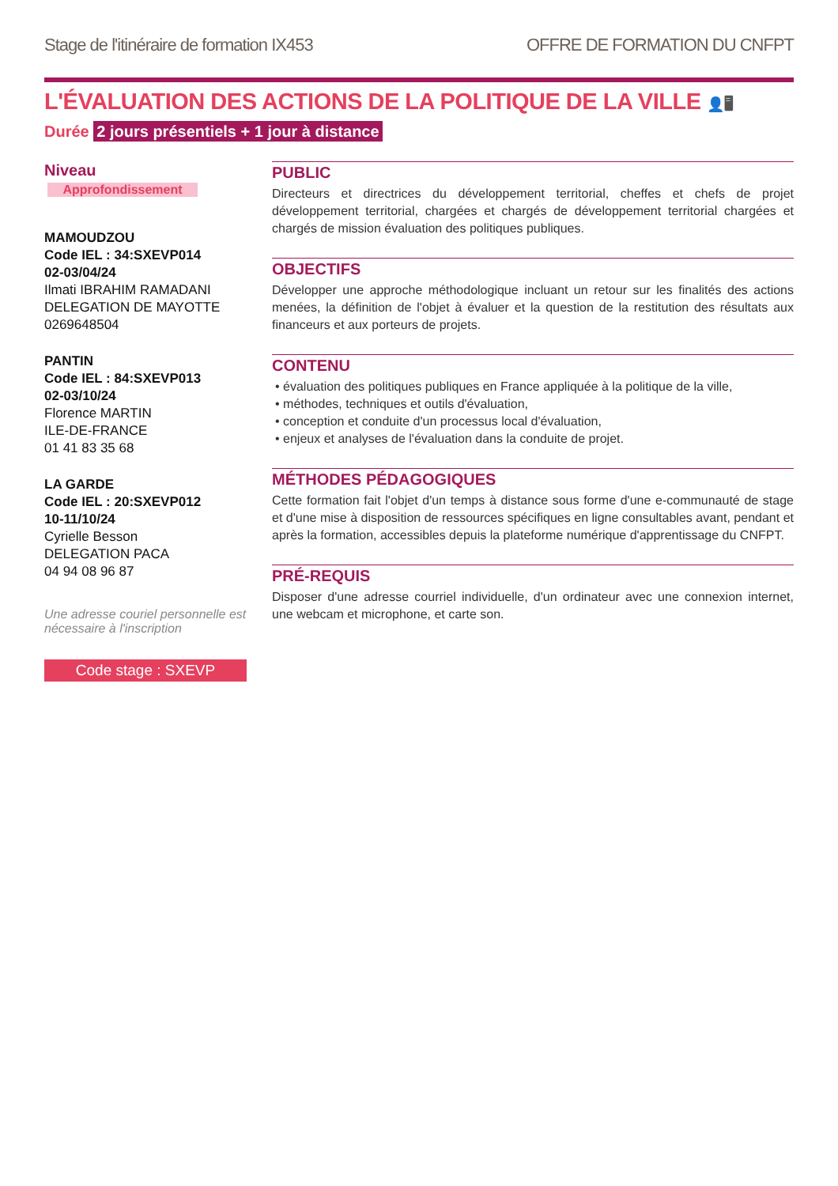Stage de l'itinéraire de formation IX453
OFFRE DE FORMATION DU CNFPT
L'ÉVALUATION DES ACTIONS DE LA POLITIQUE DE LA VILLE 👤🖥
Durée 2 jours présentiels + 1 jour à distance
Niveau Approfondissement
MAMOUDZOU
Code IEL : 34:SXEVP014
02-03/04/24
Ilmati IBRAHIM RAMADANI
DELEGATION DE MAYOTTE
0269648504
PANTIN
Code IEL : 84:SXEVP013
02-03/10/24
Florence MARTIN
ILE-DE-FRANCE
01 41 83 35 68
LA GARDE
Code IEL : 20:SXEVP012
10-11/10/24
Cyrielle Besson
DELEGATION PACA
04 94 08 96 87
Une adresse couriel personnelle est nécessaire à l'inscription
Code stage : SXEVP
PUBLIC
Directeurs et directrices du développement territorial, cheffes et chefs de projet développement territorial, chargées et chargés de développement territorial chargées et chargés de mission évaluation des politiques publiques.
OBJECTIFS
Développer une approche méthodologique incluant un retour sur les finalités des actions menées, la définition de l'objet à évaluer et la question de la restitution des résultats aux financeurs et aux porteurs de projets.
CONTENU
• évaluation des politiques publiques en France appliquée à la politique de la ville,
• méthodes, techniques et outils d'évaluation,
• conception et conduite d'un processus local d'évaluation,
• enjeux et analyses de l'évaluation dans la conduite de projet.
MÉTHODES PÉDAGOGIQUES
Cette formation fait l'objet d'un temps à distance sous forme d'une e-communauté de stage et d'une mise à disposition de ressources spécifiques en ligne consultables avant, pendant et après la formation, accessibles depuis la plateforme numérique d'apprentissage du CNFPT.
PRÉ-REQUIS
Disposer d'une adresse courriel individuelle, d'un ordinateur avec une connexion internet, une webcam et microphone, et carte son.